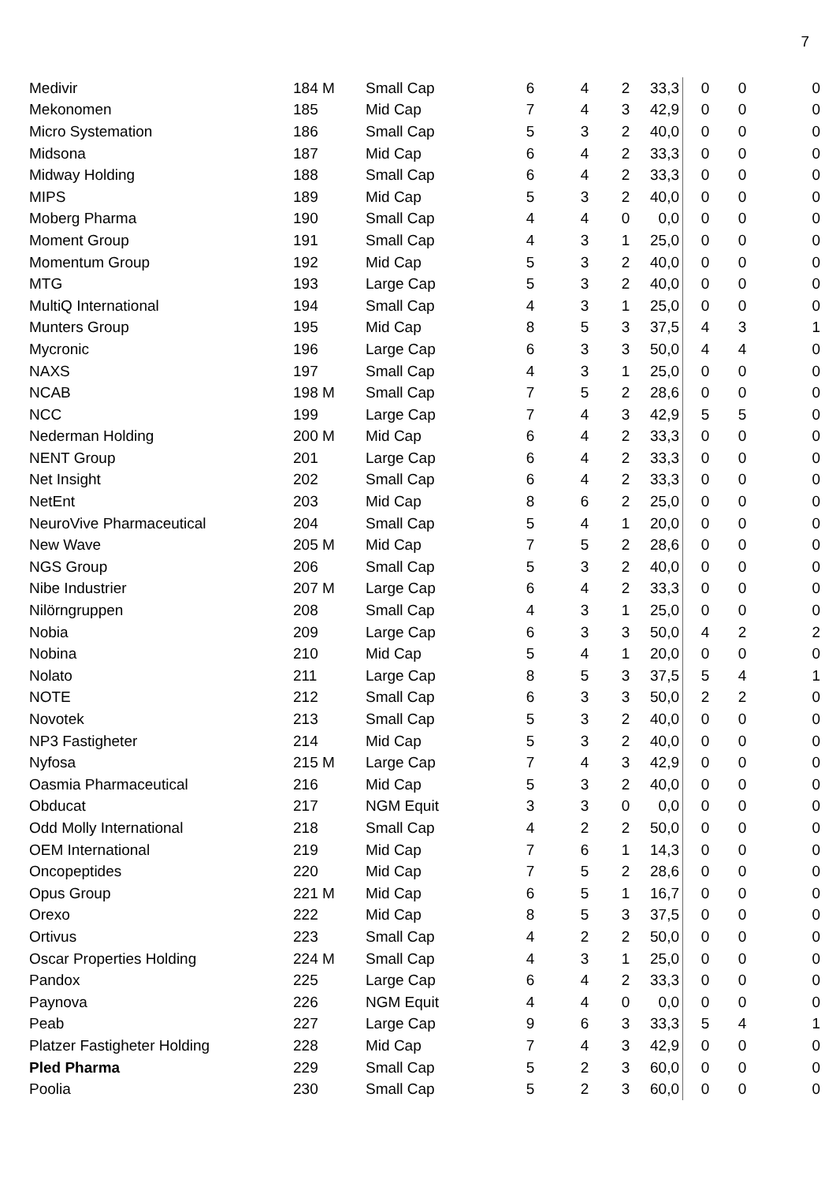7
| Medivir | 184 M | Small Cap | 6 | 4 | 2 | 33,3 | 0 | 0 | 0 |
| Mekonomen | 185 | Mid Cap | 7 | 4 | 3 | 42,9 | 0 | 0 | 0 |
| Micro Systemation | 186 | Small Cap | 5 | 3 | 2 | 40,0 | 0 | 0 | 0 |
| Midsona | 187 | Mid Cap | 6 | 4 | 2 | 33,3 | 0 | 0 | 0 |
| Midway Holding | 188 | Small Cap | 6 | 4 | 2 | 33,3 | 0 | 0 | 0 |
| MIPS | 189 | Mid Cap | 5 | 3 | 2 | 40,0 | 0 | 0 | 0 |
| Moberg Pharma | 190 | Small Cap | 4 | 4 | 0 | 0,0 | 0 | 0 | 0 |
| Moment Group | 191 | Small Cap | 4 | 3 | 1 | 25,0 | 0 | 0 | 0 |
| Momentum Group | 192 | Mid Cap | 5 | 3 | 2 | 40,0 | 0 | 0 | 0 |
| MTG | 193 | Large Cap | 5 | 3 | 2 | 40,0 | 0 | 0 | 0 |
| MultiQ International | 194 | Small Cap | 4 | 3 | 1 | 25,0 | 0 | 0 | 0 |
| Munters Group | 195 | Mid Cap | 8 | 5 | 3 | 37,5 | 4 | 3 | 1 |
| Mycronic | 196 | Large Cap | 6 | 3 | 3 | 50,0 | 4 | 4 | 0 |
| NAXS | 197 | Small Cap | 4 | 3 | 1 | 25,0 | 0 | 0 | 0 |
| NCAB | 198 M | Small Cap | 7 | 5 | 2 | 28,6 | 0 | 0 | 0 |
| NCC | 199 | Large Cap | 7 | 4 | 3 | 42,9 | 5 | 5 | 0 |
| Nederman Holding | 200 M | Mid Cap | 6 | 4 | 2 | 33,3 | 0 | 0 | 0 |
| NENT Group | 201 | Large Cap | 6 | 4 | 2 | 33,3 | 0 | 0 | 0 |
| Net Insight | 202 | Small Cap | 6 | 4 | 2 | 33,3 | 0 | 0 | 0 |
| NetEnt | 203 | Mid Cap | 8 | 6 | 2 | 25,0 | 0 | 0 | 0 |
| NeuroVive Pharmaceutical | 204 | Small Cap | 5 | 4 | 1 | 20,0 | 0 | 0 | 0 |
| New Wave | 205 M | Mid Cap | 7 | 5 | 2 | 28,6 | 0 | 0 | 0 |
| NGS Group | 206 | Small Cap | 5 | 3 | 2 | 40,0 | 0 | 0 | 0 |
| Nibe Industrier | 207 M | Large Cap | 6 | 4 | 2 | 33,3 | 0 | 0 | 0 |
| Nilörngruppen | 208 | Small Cap | 4 | 3 | 1 | 25,0 | 0 | 0 | 0 |
| Nobia | 209 | Large Cap | 6 | 3 | 3 | 50,0 | 4 | 2 | 2 |
| Nobina | 210 | Mid Cap | 5 | 4 | 1 | 20,0 | 0 | 0 | 0 |
| Nolato | 211 | Large Cap | 8 | 5 | 3 | 37,5 | 5 | 4 | 1 |
| NOTE | 212 | Small Cap | 6 | 3 | 3 | 50,0 | 2 | 2 | 0 |
| Novotek | 213 | Small Cap | 5 | 3 | 2 | 40,0 | 0 | 0 | 0 |
| NP3 Fastigheter | 214 | Mid Cap | 5 | 3 | 2 | 40,0 | 0 | 0 | 0 |
| Nyfosa | 215 M | Large Cap | 7 | 4 | 3 | 42,9 | 0 | 0 | 0 |
| Oasmia Pharmaceutical | 216 | Mid Cap | 5 | 3 | 2 | 40,0 | 0 | 0 | 0 |
| Obducat | 217 | NGM Equit | 3 | 3 | 0 | 0,0 | 0 | 0 | 0 |
| Odd Molly International | 218 | Small Cap | 4 | 2 | 2 | 50,0 | 0 | 0 | 0 |
| OEM International | 219 | Mid Cap | 7 | 6 | 1 | 14,3 | 0 | 0 | 0 |
| Oncopeptides | 220 | Mid Cap | 7 | 5 | 2 | 28,6 | 0 | 0 | 0 |
| Opus Group | 221 M | Mid Cap | 6 | 5 | 1 | 16,7 | 0 | 0 | 0 |
| Orexo | 222 | Mid Cap | 8 | 5 | 3 | 37,5 | 0 | 0 | 0 |
| Ortivus | 223 | Small Cap | 4 | 2 | 2 | 50,0 | 0 | 0 | 0 |
| Oscar Properties Holding | 224 M | Small Cap | 4 | 3 | 1 | 25,0 | 0 | 0 | 0 |
| Pandox | 225 | Large Cap | 6 | 4 | 2 | 33,3 | 0 | 0 | 0 |
| Paynova | 226 | NGM Equit | 4 | 4 | 0 | 0,0 | 0 | 0 | 0 |
| Peab | 227 | Large Cap | 9 | 6 | 3 | 33,3 | 5 | 4 | 1 |
| Platzer Fastigheter Holding | 228 | Mid Cap | 7 | 4 | 3 | 42,9 | 0 | 0 | 0 |
| Pled Pharma | 229 | Small Cap | 5 | 2 | 3 | 60,0 | 0 | 0 | 0 |
| Poolia | 230 | Small Cap | 5 | 2 | 3 | 60,0 | 0 | 0 | 0 |